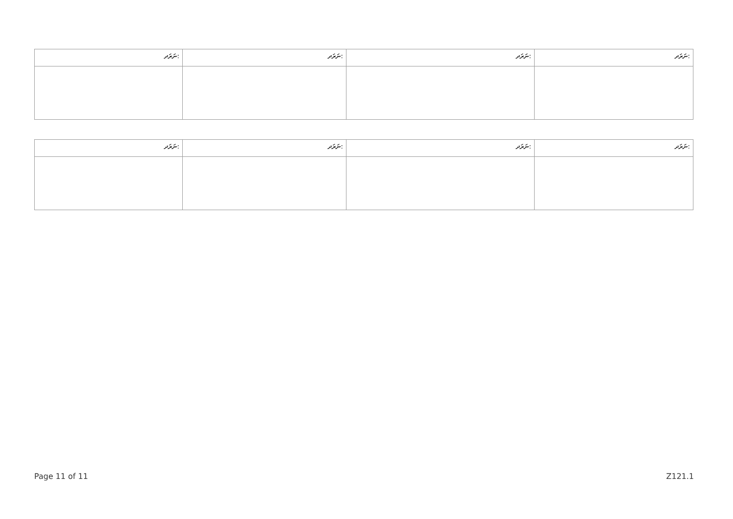| ނަރަދ: | ނަރަދ: | ނަރަދ: | ނަރަދ: |
| --- | --- | --- | --- |
| ނަރަދ: | ނަރަދ: | ނަރަދ: | ނަރަދ: |
| --- | --- | --- | --- |
Page 11 of 11 Z121.1